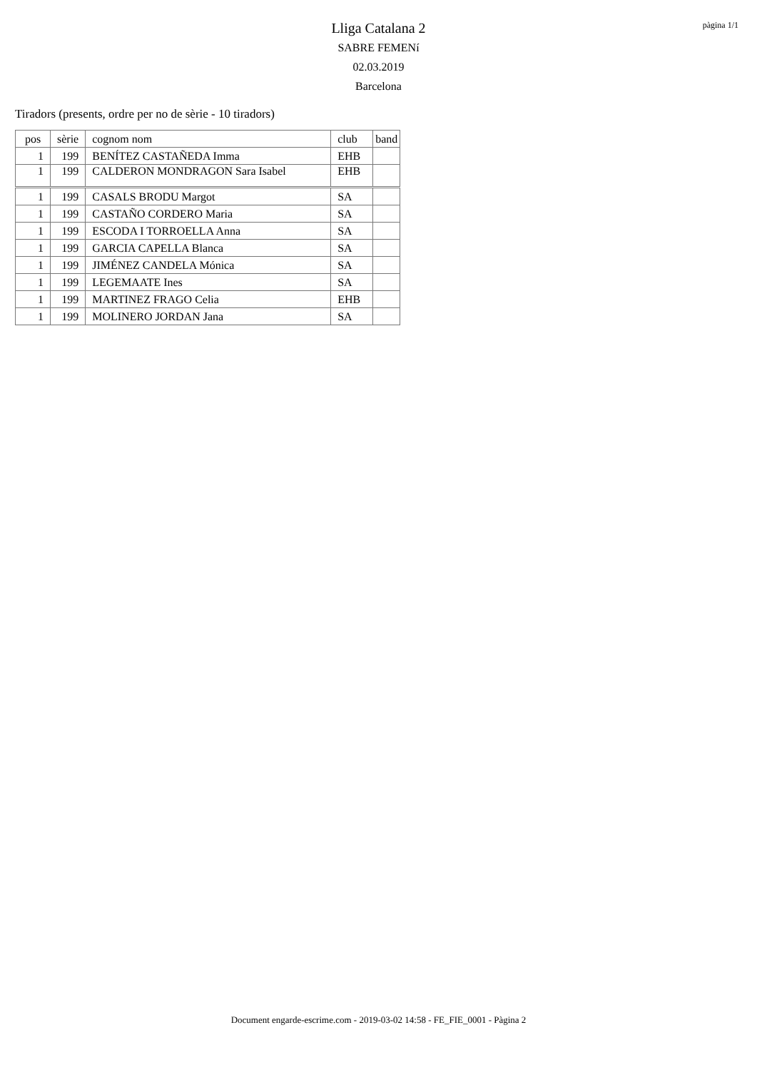pàgina 1/1
Lliga Catalana 2
SABRE FEMENí
02.03.2019
Barcelona
Tiradors (presents, ordre per no de sèrie - 10 tiradors)
| pos | sèrie | cognom nom | club | band |
| --- | --- | --- | --- | --- |
| 1 | 199 | BENÍTEZ CASTAÑEDA Imma | EHB | |
| 1 | 199 | CALDERON MONDRAGON Sara Isabel | EHB | |
| 1 | 199 | CASALS BRODU Margot | SA | |
| 1 | 199 | CASTAÑO CORDERO Maria | SA | |
| 1 | 199 | ESCODA I TORROELLA Anna | SA | |
| 1 | 199 | GARCIA CAPELLA Blanca | SA | |
| 1 | 199 | JIMÉNEZ CANDELA Mónica | SA | |
| 1 | 199 | LEGEMAATE Ines | SA | |
| 1 | 199 | MARTINEZ FRAGO Celia | EHB | |
| 1 | 199 | MOLINERO JORDAN Jana | SA | |
Document engarde-escrime.com - 2019-03-02 14:58 - FE_FIE_0001 - Pàgina 2